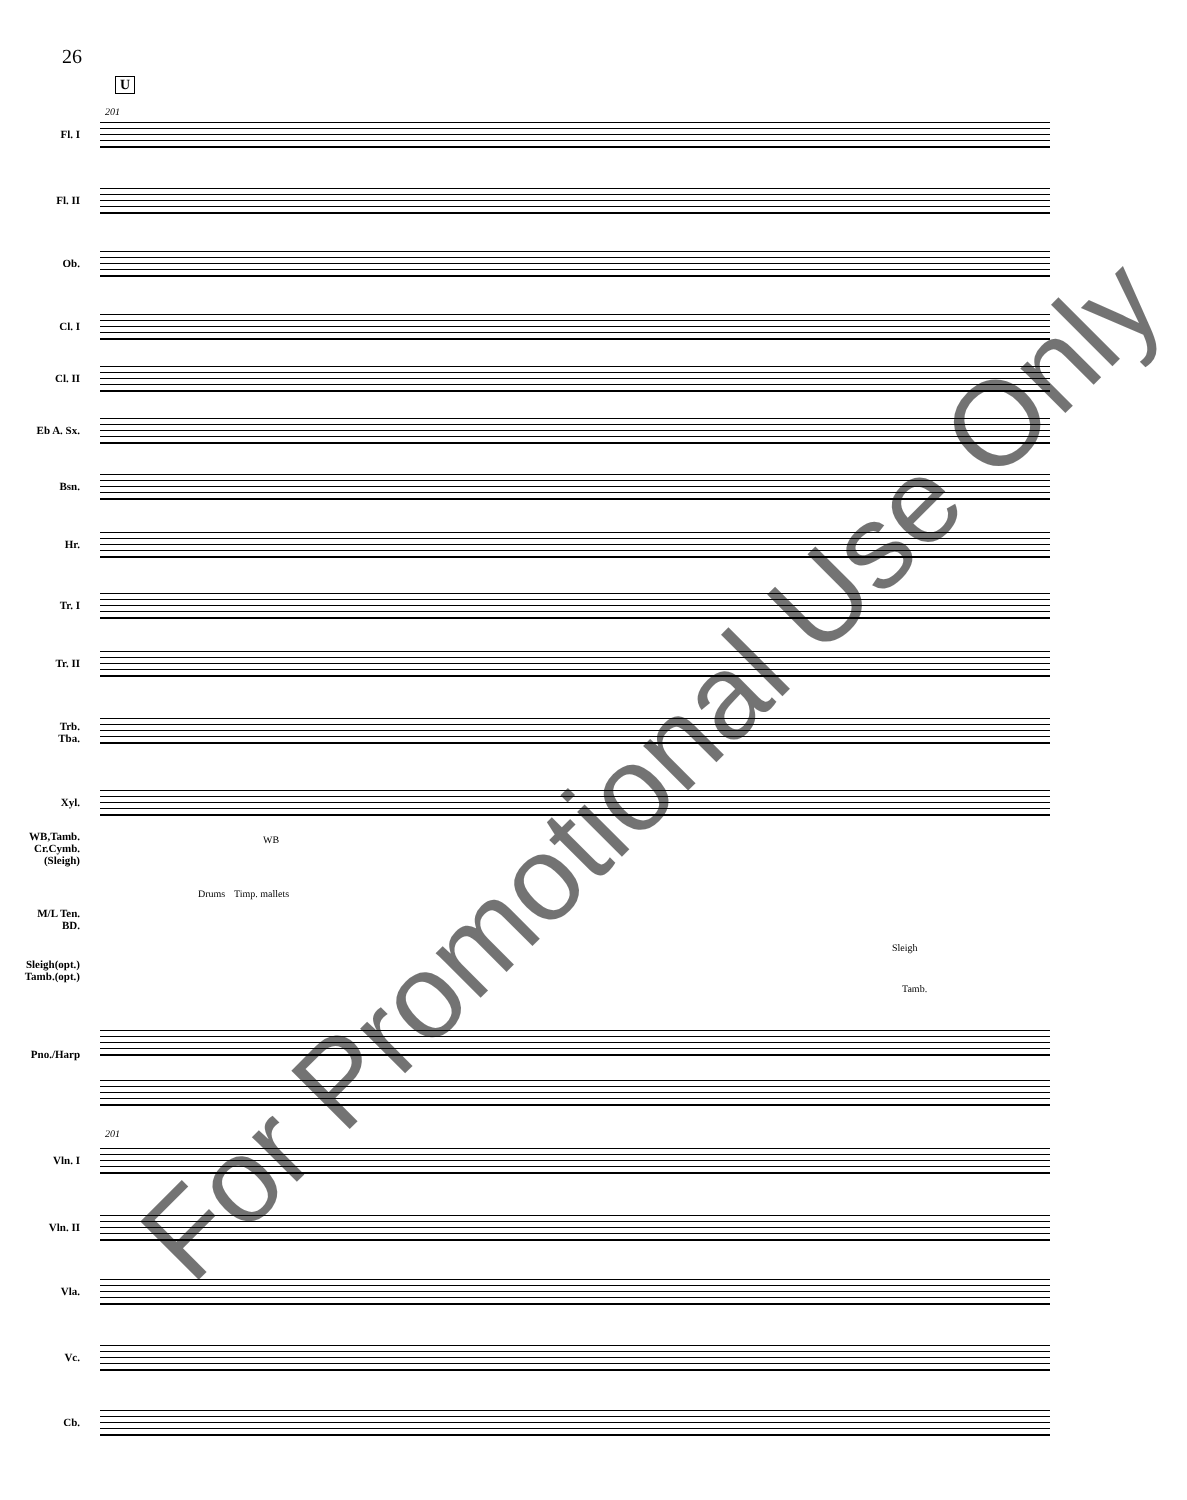26
U
201
201
Fl. I
Fl. II
Ob.
Cl. I
Cl. II
Eb A. Sx.
Bsn.
Hr.
Tr. I
Tr. II
Trb.
Tba.
Xyl.
WB,Tamb.
Cr.Cymb.
(Sleigh)
WB
Drums Timp. mallets
M/L Ten.
BD.
Sleigh
Sleigh(opt.)
Tamb.(opt.)
Tamb.
Pno./Harp
Vln. I
Vln. II
Vla.
Vc.
Cb.
For Promotional Use Only